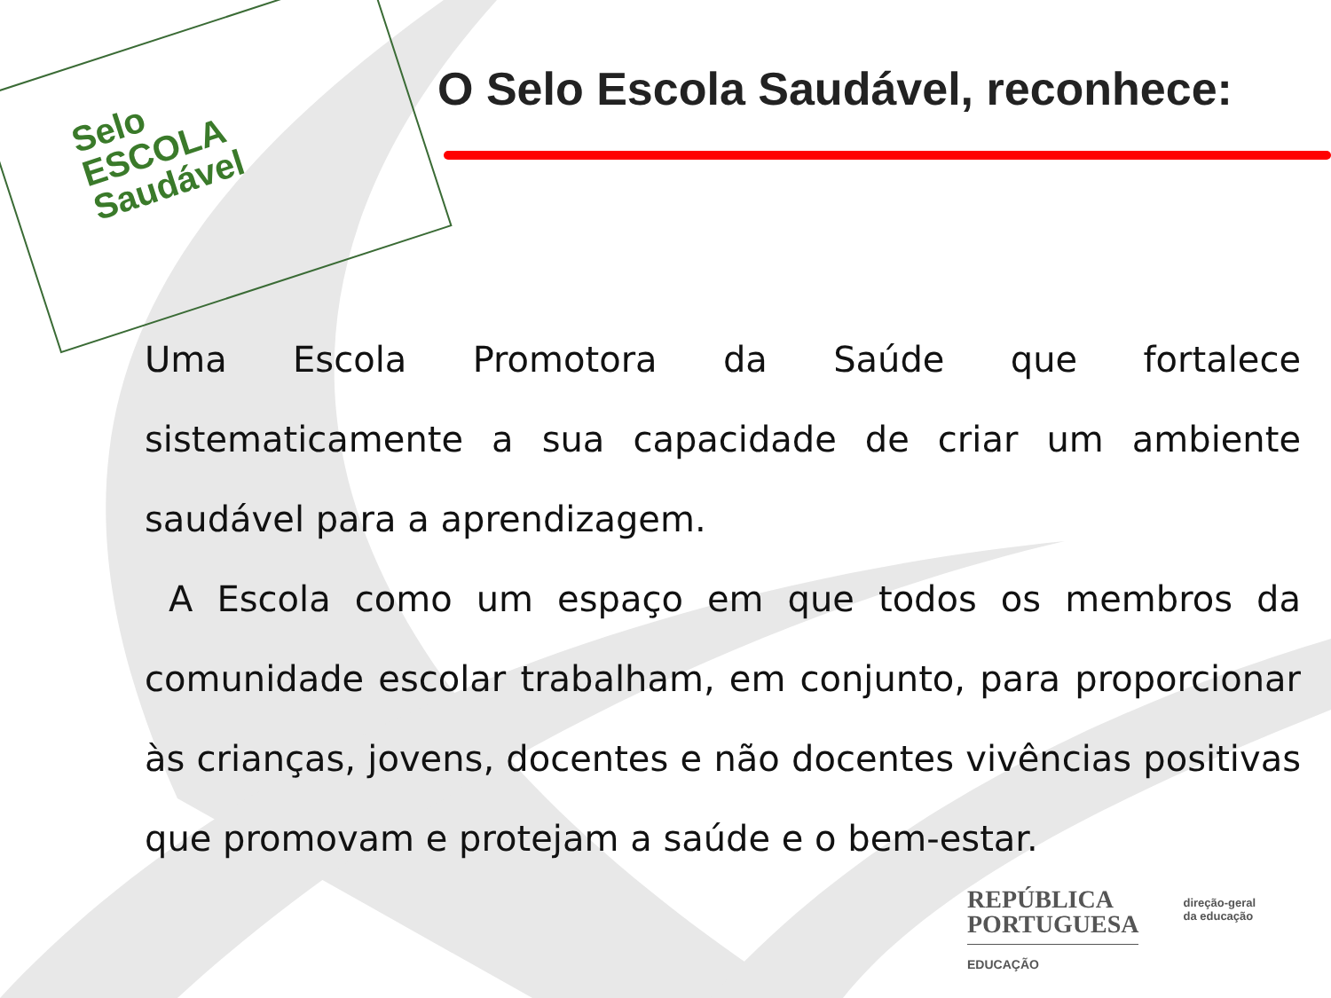Selo
ESCOLA
Saudável
O Selo Escola Saudável, reconhece:
Uma Escola Promotora da Saúde que fortalece sistematicamente a sua capacidade de criar um ambiente saudável para a aprendizagem.
A Escola como um espaço em que todos os membros da comunidade escolar trabalham, em conjunto, para proporcionar às crianças, jovens, docentes e não docentes vivências positivas que promovam e protejam a saúde e o bem-estar.
REPÚBLICA
PORTUGUESA
EDUCAÇÃO
direção-geral
da educação